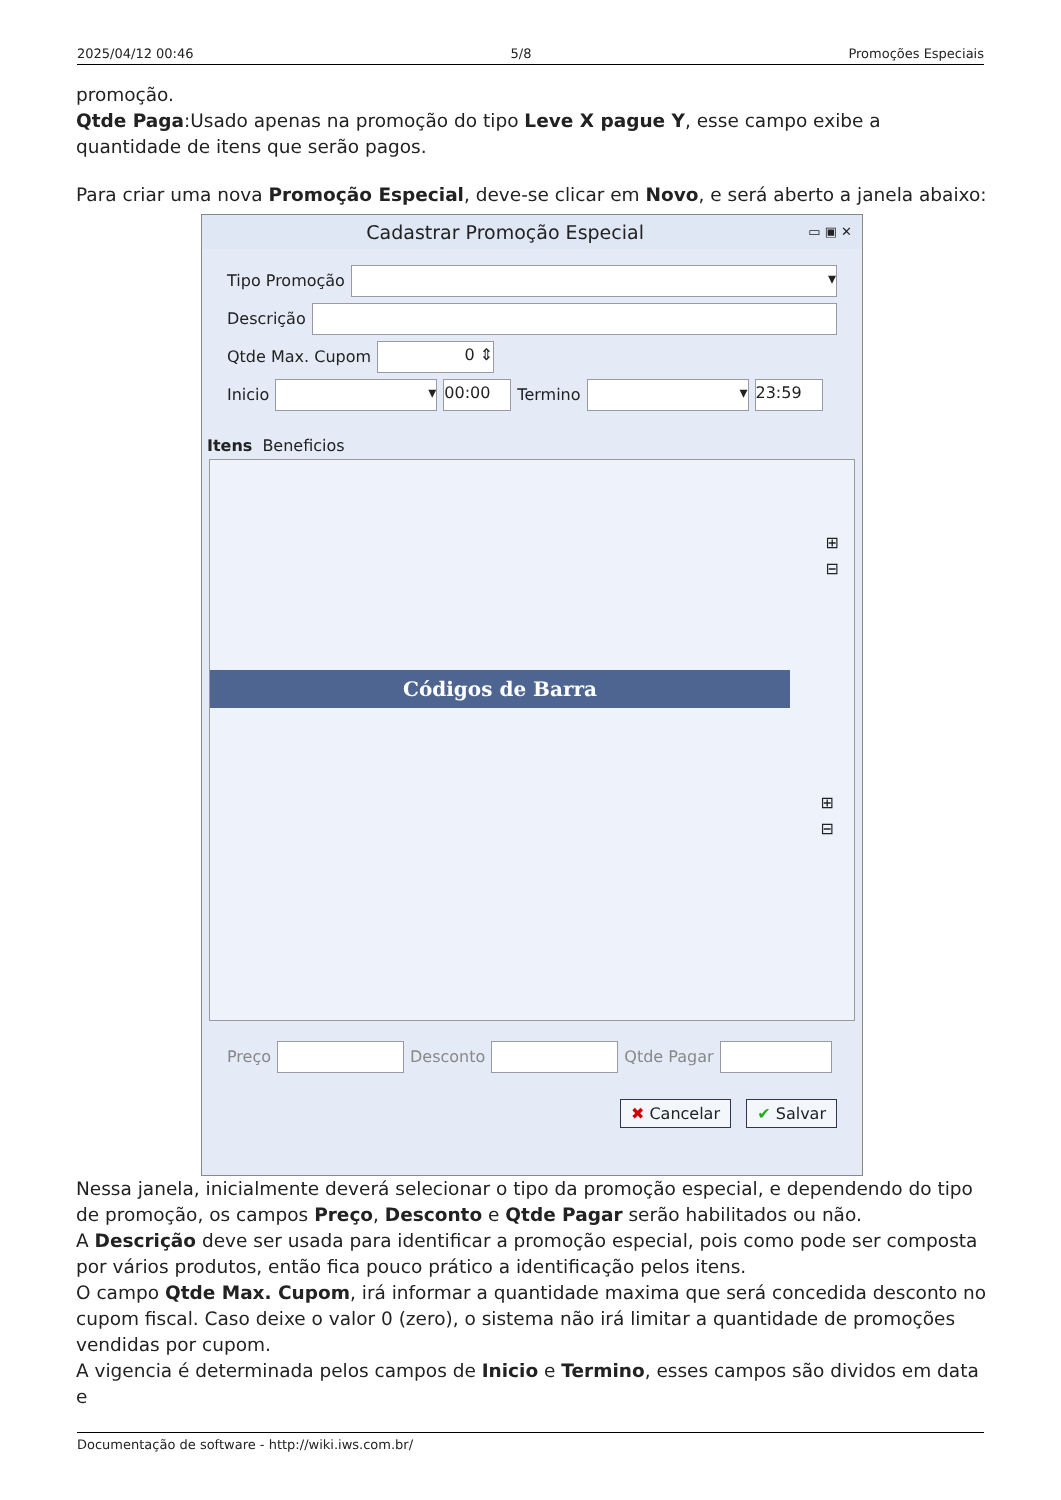2025/04/12 00:46 5/8 Promoções Especiais
promoção.
Qtde Paga:Usado apenas na promoção do tipo Leve X pague Y, esse campo exibe a quantidade de itens que serão pagos.
Para criar uma nova Promoção Especial, deve-se clicar em Novo, e será aberto a janela abaixo:
Cadastrar Promoção Especial ▭ ▣ ✕
Tipo Promoção
▾
Descrição
Qtde Max. Cupom
0 ⇕
Inicio
▾ 00:00
Termino
▾ 23:59
Itens Beneficios
⊞
⊟
Códigos de Barra
⊞
⊟
Preço
Desconto
Qtde Pagar
✖ Cancelar ✔ Salvar
Nessa janela, inicialmente deverá selecionar o tipo da promoção especial, e dependendo do tipo de promoção, os campos Preço, Desconto e Qtde Pagar serão habilitados ou não.
A Descrição deve ser usada para identificar a promoção especial, pois como pode ser composta por vários produtos, então fica pouco prático a identificação pelos itens.
O campo Qtde Max. Cupom, irá informar a quantidade maxima que será concedida desconto no cupom fiscal. Caso deixe o valor 0 (zero), o sistema não irá limitar a quantidade de promoções vendidas por cupom.
A vigencia é determinada pelos campos de Inicio e Termino, esses campos são dividos em data e
Documentação de software - http://wiki.iws.com.br/